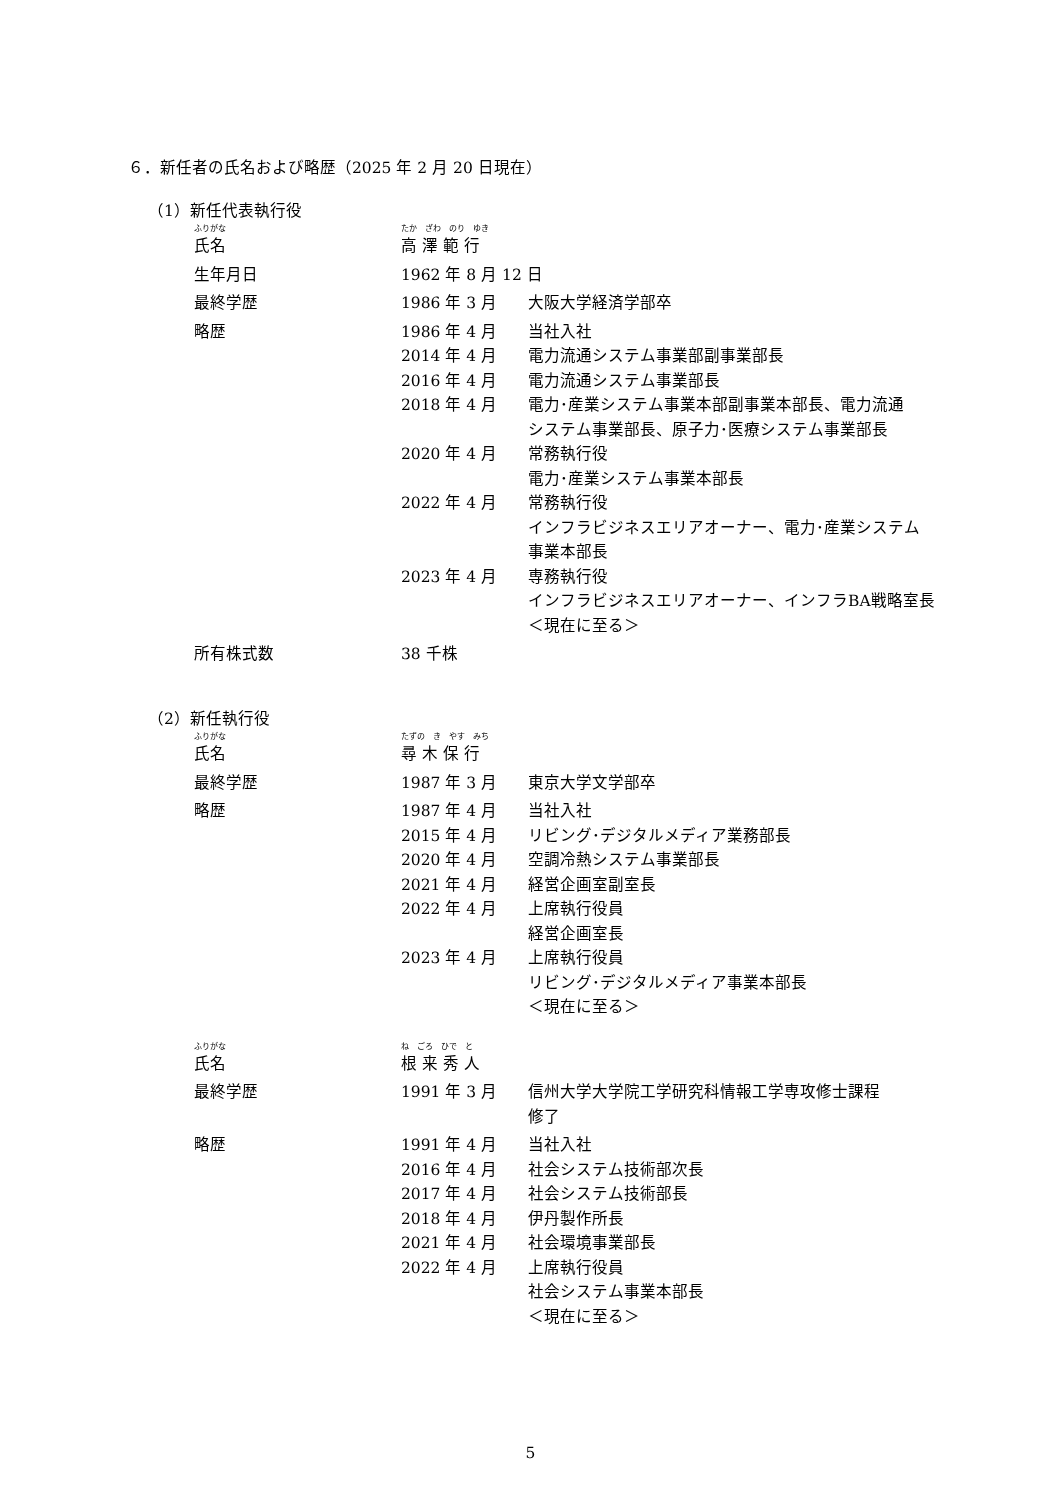６．新任者の氏名および略歴（2025 年 2 月 20 日現在）
（1）新任代表執行役
| ふりがな 氏名 | たか ざわ のり ゆき 高 澤 範 行 | |
| 生年月日 | 1962 年 8 月 12 日 | |
| 最終学歴 | 1986 年 3 月 | 大阪大学経済学部卒 |
| 略歴 | 1986 年 4 月 | 当社入社 |
| | 2014 年 4 月 | 電力流通システム事業部副事業部長 |
| | 2016 年 4 月 | 電力流通システム事業部長 |
| | 2018 年 4 月 | 電力･産業システム事業本部副事業本部長、電力流通 システム事業部長、原子力･医療システム事業部長 |
| | 2020 年 4 月 | 常務執行役 電力･産業システム事業本部長 |
| | 2022 年 4 月 | 常務執行役 インフラビジネスエリアオーナー、電力･産業システム 事業本部長 |
| | 2023 年 4 月 | 専務執行役 インフラビジネスエリアオーナー、インフラBA戦略室長 ＜現在に至る＞ |
| 所有株式数 | 38 千株 | |
（2）新任執行役
| ふりがな 氏名 | たずの き やす みち 尋 木 保 行 | |
| 最終学歴 | 1987 年 3 月 | 東京大学文学部卒 |
| 略歴 | 1987 年 4 月 | 当社入社 |
| | 2015 年 4 月 | リビング･デジタルメディア業務部長 |
| | 2020 年 4 月 | 空調冷熱システム事業部長 |
| | 2021 年 4 月 | 経営企画室副室長 |
| | 2022 年 4 月 | 上席執行役員 経営企画室長 |
| | 2023 年 4 月 | 上席執行役員 リビング･デジタルメディア事業本部長 ＜現在に至る＞ |
| ふりがな 氏名 | ね ごろ ひで と 根 来 秀 人 | |
| 最終学歴 | 1991 年 3 月 | 信州大学大学院工学研究科情報工学専攻修士課程 修了 |
| 略歴 | 1991 年 4 月 | 当社入社 |
| | 2016 年 4 月 | 社会システム技術部次長 |
| | 2017 年 4 月 | 社会システム技術部長 |
| | 2018 年 4 月 | 伊丹製作所長 |
| | 2021 年 4 月 | 社会環境事業部長 |
| | 2022 年 4 月 | 上席執行役員 社会システム事業本部長 ＜現在に至る＞ |
5